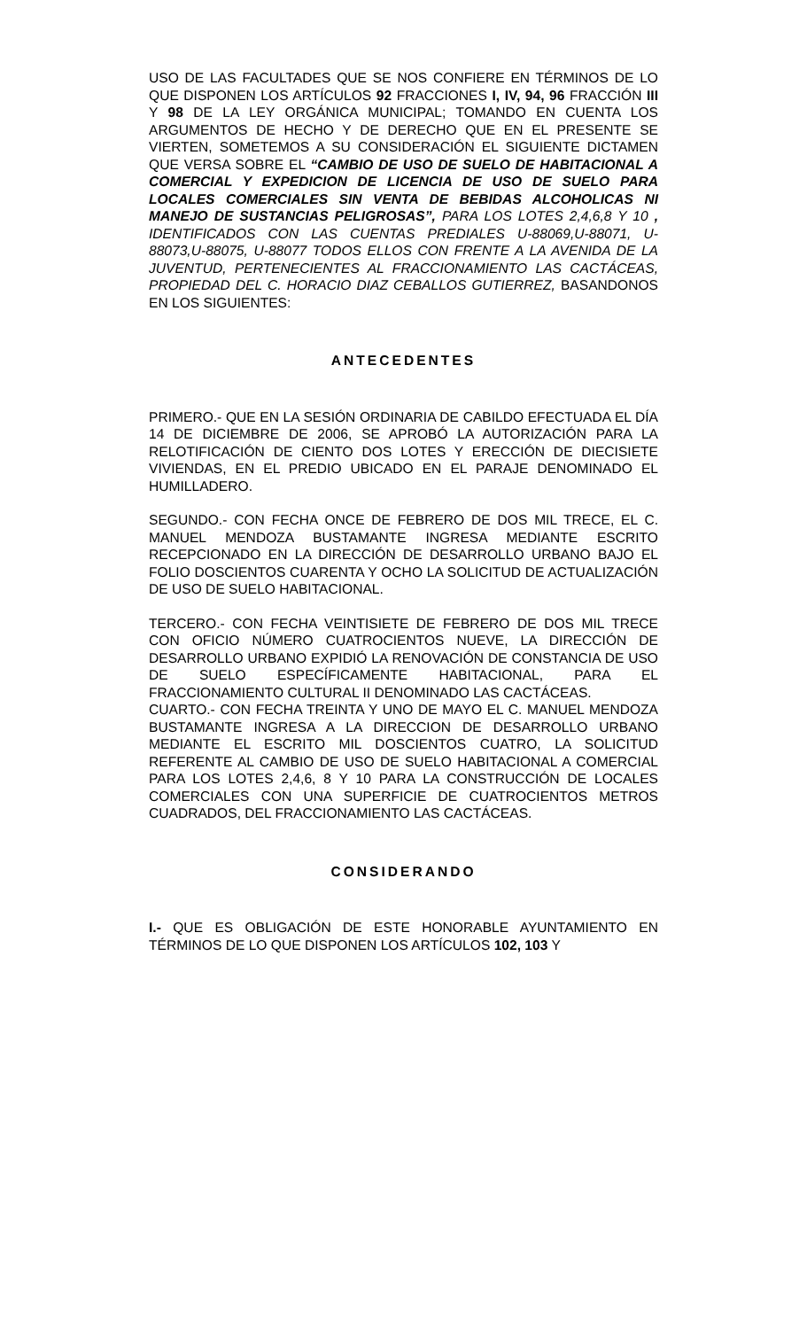USO DE LAS FACULTADES QUE SE NOS CONFIERE EN TÉRMINOS DE LO QUE DISPONEN LOS ARTÍCULOS 92 FRACCIONES I, IV, 94, 96 FRACCIÓN III Y 98 DE LA LEY ORGÁNICA MUNICIPAL; TOMANDO EN CUENTA LOS ARGUMENTOS DE HECHO Y DE DERECHO QUE EN EL PRESENTE SE VIERTEN, SOMETEMOS A SU CONSIDERACIÓN EL SIGUIENTE DICTAMEN QUE VERSA SOBRE EL “CAMBIO DE USO DE SUELO DE HABITACIONAL A COMERCIAL Y EXPEDICION DE LICENCIA DE USO DE SUELO PARA LOCALES COMERCIALES SIN VENTA DE BEBIDAS ALCOHOLICAS NI MANEJO DE SUSTANCIAS PELIGROSAS”, PARA LOS LOTES 2,4,6,8 Y 10 , IDENTIFICADOS CON LAS CUENTAS PREDIALES U-88069,U-88071, U-88073,U-88075, U-88077 TODOS ELLOS CON FRENTE A LA AVENIDA DE LA JUVENTUD, PERTENECIENTES AL FRACCIONAMIENTO LAS CACTÁCEAS, PROPIEDAD DEL C. HORACIO DIAZ CEBALLOS GUTIERREZ, BASANDONOS EN LOS SIGUIENTES:
ANTECEDENTES
PRIMERO.- QUE EN LA SESIÓN ORDINARIA DE CABILDO EFECTUADA EL DÍA 14 DE DICIEMBRE DE 2006, SE APROBÓ LA AUTORIZACIÓN PARA LA RELOTIFICACIÓN DE CIENTO DOS LOTES Y ERECCIÓN DE DIECISIETE VIVIENDAS, EN EL PREDIO UBICADO EN EL PARAJE DENOMINADO EL HUMILLADERO.
SEGUNDO.- CON FECHA ONCE DE FEBRERO DE DOS MIL TRECE, EL C. MANUEL MENDOZA BUSTAMANTE INGRESA MEDIANTE ESCRITO RECEPCIONADO EN LA DIRECCIÓN DE DESARROLLO URBANO BAJO EL FOLIO DOSCIENTOS CUARENTA Y OCHO LA SOLICITUD DE ACTUALIZACIÓN DE USO DE SUELO HABITACIONAL.
TERCERO.- CON FECHA VEINTISIETE DE FEBRERO DE DOS MIL TRECE CON OFICIO NÚMERO CUATROCIENTOS NUEVE, LA DIRECCIÓN DE DESARROLLO URBANO EXPIDIÓ LA RENOVACIÓN DE CONSTANCIA DE USO DE SUELO ESPECÍFICAMENTE HABITACIONAL, PARA EL FRACCIONAMIENTO CULTURAL II DENOMINADO LAS CACTÁCEAS.
CUARTO.- CON FECHA TREINTA Y UNO DE MAYO EL C. MANUEL MENDOZA BUSTAMANTE INGRESA A LA DIRECCION DE DESARROLLO URBANO MEDIANTE EL ESCRITO MIL DOSCIENTOS CUATRO, LA SOLICITUD REFERENTE AL CAMBIO DE USO DE SUELO HABITACIONAL A COMERCIAL PARA LOS LOTES 2,4,6, 8 Y 10 PARA LA CONSTRUCCIÓN DE LOCALES COMERCIALES CON UNA SUPERFICIE DE CUATROCIENTOS METROS CUADRADOS, DEL FRACCIONAMIENTO LAS CACTÁCEAS.
CONSIDERANDO
I.- QUE ES OBLIGACIÓN DE ESTE HONORABLE AYUNTAMIENTO EN TÉRMINOS DE LO QUE DISPONEN LOS ARTÍCULOS 102, 103 Y